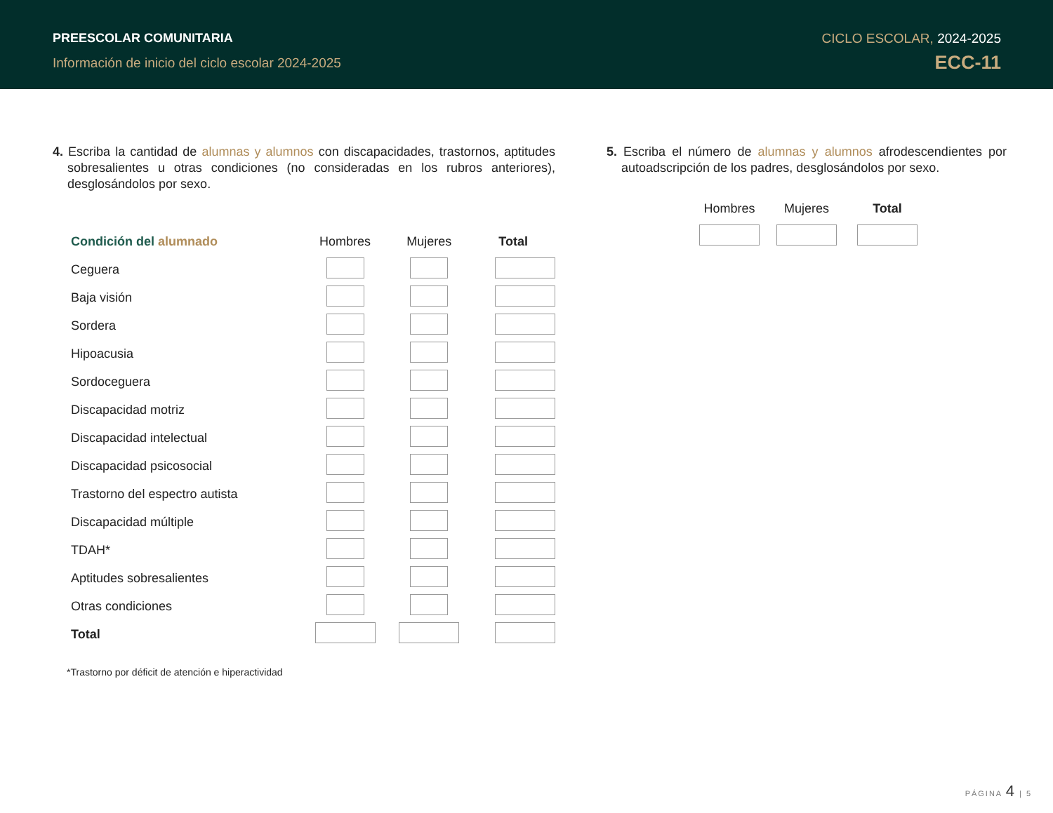PREESCOLAR COMUNITARIA
Información de inicio del ciclo escolar 2024-2025
CICLO ESCOLAR, 2024-2025
ECC-11
4. Escriba la cantidad de alumnas y alumnos con discapacidades, trastornos, aptitudes sobresalientes u otras condiciones (no consideradas en los rubros anteriores), desglosándolos por sexo.
| Condición del alumnado | Hombres | Mujeres | Total |
| --- | --- | --- | --- |
| Ceguera | | | |
| Baja visión | | | |
| Sordera | | | |
| Hipoacusia | | | |
| Sordoceguera | | | |
| Discapacidad motriz | | | |
| Discapacidad intelectual | | | |
| Discapacidad psicosocial | | | |
| Trastorno del espectro autista | | | |
| Discapacidad múltiple | | | |
| TDAH* | | | |
| Aptitudes sobresalientes | | | |
| Otras condiciones | | | |
| Total | | | |
*Trastorno por déficit de atención e hiperactividad
5. Escriba el número de alumnas y alumnos afrodescendientes por autoadscripción de los padres, desglosándolos por sexo.
| Hombres | Mujeres | Total |
| --- | --- | --- |
PÁGINA 4 | 5